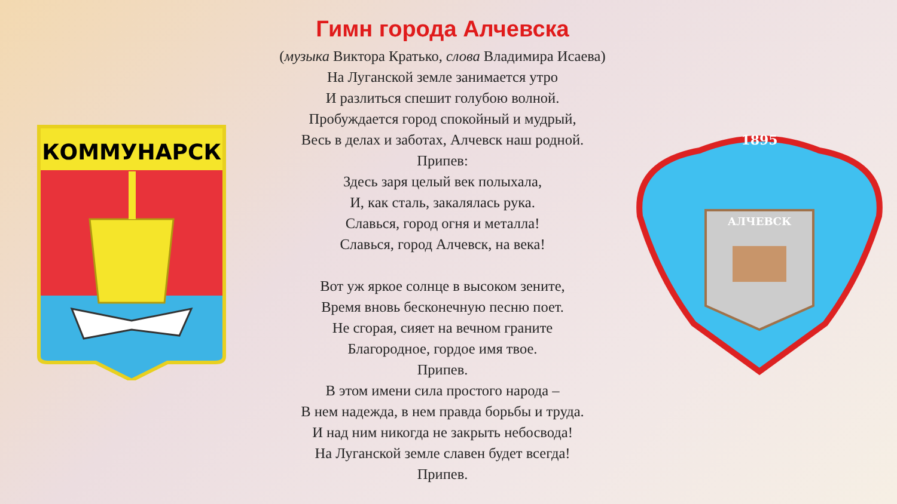КОММУНАРСК
Гимн города Алчевска
(музыка Виктора Кратько, слова Владимира Исаева)
На Луганской земле занимается утро
И разлиться спешит голубою волной.
Пробуждается город спокойный и мудрый,
Весь в делах и заботах, Алчевск наш родной.
Припев:
Здесь заря целый век полыхала,
И, как сталь, закалялась рука.
Славься, город огня и металла!
Славься, город Алчевск, на века!
Вот уж яркое солнце в высоком зените,
Время вновь бесконечную песню поет.
Не сгорая, сияет на вечном граните
Благородное, гордое имя твое.
Припев.
В этом имени сила простого народа –
В нем надежда, в нем правда борьбы и труда.
И над ним никогда не закрыть небосвода!
На Луганской земле славен будет всегда!
Припев.
1895
АЛЧЕВСК